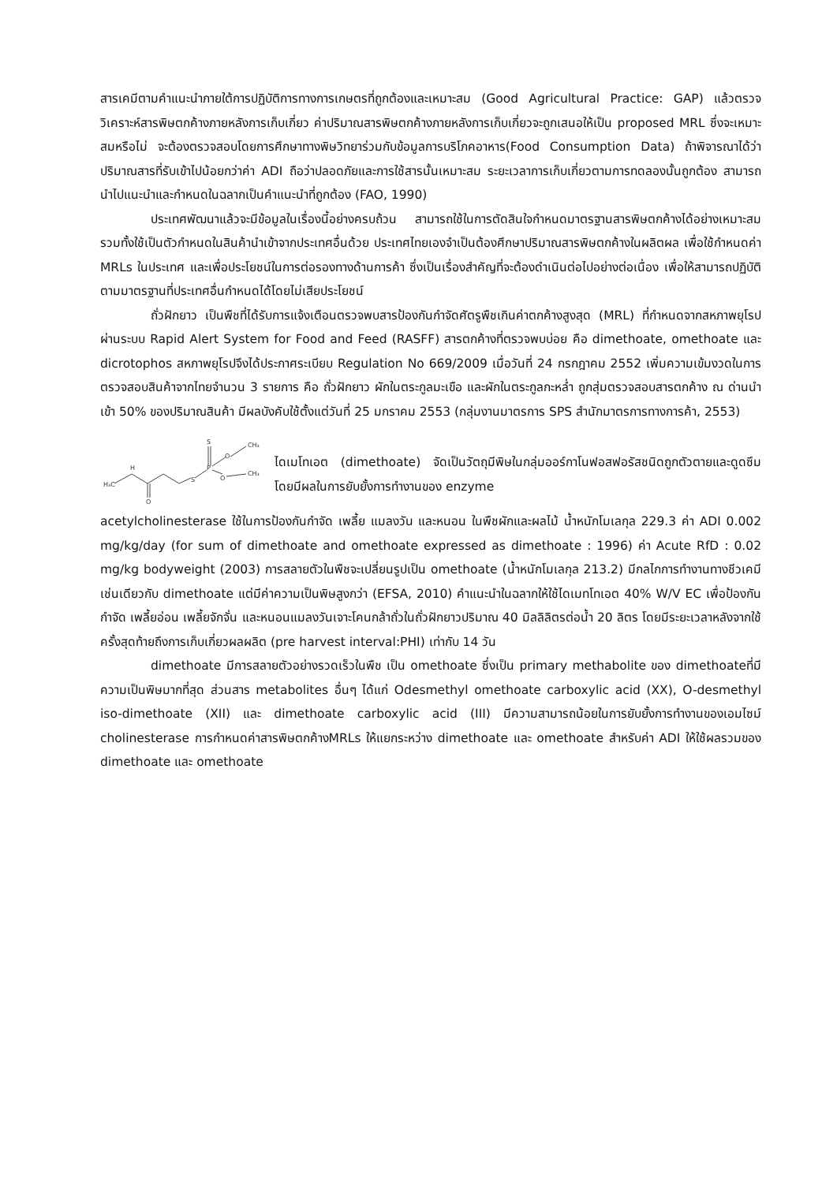สารเคมีตามคำแนะนำภายใต้การปฏิบัติการทางการเกษตรที่ถูกต้องและเหมาะสม (Good Agricultural Practice: GAP) แล้วตรวจวิเคราะห์สารพิษตกค้างภายหลังการเก็บเกี่ยว ค่าปริมาณสารพิษตกค้างภายหลังการเก็บเกี่ยวจะถูกเสนอให้เป็น proposed MRL ซึ่งจะเหมาะสมหรือไม่ จะต้องตรวจสอบโดยการศึกษาทางพิษวิทยาร่วมกับข้อมูลการบริโภคอาหาร(Food Consumption Data) ถ้าพิจารณาได้ว่าปริมาณสารที่รับเข้าไปน้อยกว่าค่า ADI ถือว่าปลอดภัยและการใช้สารนั้นเหมาะสม ระยะเวลาการเก็บเกี่ยวตามการทดลองนั้นถูกต้อง สามารถนำไปแนะนำและกำหนดในฉลากเป็นคำแนะนำที่ถูกต้อง (FAO, 1990)
ประเทศพัฒนาแล้วจะมีข้อมูลในเรื่องนี้อย่างครบถ้วน สามารถใช้ในการตัดสินใจกำหนดมาตรฐานสารพิษตกค้างได้อย่างเหมาะสม รวมทั้งใช้เป็นตัวกำหนดในสินค้านำเข้าจากประเทศอื่นด้วย ประเทศไทยเองจำเป็นต้องศึกษาปริมาณสารพิษตกค้างในผลิตผล เพื่อใช้กำหนดค่า MRLs ในประเทศ และเพื่อประโยชน์ในการต่อรองทางด้านการค้า ซึ่งเป็นเรื่องสำคัญที่จะต้องดำเนินต่อไปอย่างต่อเนื่อง เพื่อให้สามารถปฏิบัติตามมาตรฐานที่ประเทศอื่นกำหนดได้โดยไม่เสียประโยชน์
ถั่วฝักยาว เป็นพืชที่ได้รับการแจ้งเตือนตรวจพบสารป้องกันกำจัดศัตรูพืชเกินค่าตกค้างสูงสุด (MRL) ที่กำหนดจากสหภาพยุโรปผ่านระบบ Rapid Alert System for Food and Feed (RASFF) สารตกค้างที่ตรวจพบบ่อย คือ dimethoate, omethoate และ dicrotophos สหภาพยุโรปจึงได้ประกาศระเบียบ Regulation No 669/2009 เมื่อวันที่ 24 กรกฎาคม 2552 เพิ่มความเข้มงวดในการตรวจสอบสินค้าจากไทยจำนวน 3 รายการ คือ ถั่วฝักยาว ผักในตระกูลมะเขือ และผักในตระกูลกะหล่ำ ถูกสุ่มตรวจสอบสารตกค้าง ณ ด่านนำเข้า 50% ของปริมาณสินค้า มีผลบังคับใช้ตั้งแต่วันที่ 25 มกราคม 2553 (กลุ่มงานมาตรการ SPS สำนักมาตรการทางการค้า, 2553)
H₃C
H
O
S
P
S
O
O
CH₃
CH₃
ไดเมโทเอต (dimethoate) จัดเป็นวัตถุมีพิษในกลุ่มออร์กาโนฟอสฟอรัสชนิดถูกตัวตายและดูดซึมโดยมีผลในการยับยั้งการทำงานของ enzyme
acetylcholinesterase ใช้ในการป้องกันกำจัด เพลี้ย แมลงวัน และหนอน ในพืชผักและผลไม้ น้ำหนักโมเลกุล 229.3 ค่า ADI 0.002 mg/kg/day (for sum of dimethoate and omethoate expressed as dimethoate : 1996) ค่า Acute RfD : 0.02 mg/kg bodyweight (2003) การสลายตัวในพืชจะเปลี่ยนรูปเป็น omethoate (น้ำหนักโมเลกุล 213.2) มีกลไกการทำงานทางชีวเคมีเช่นเดียวกับ dimethoate แต่มีค่าความเป็นพิษสูงกว่า (EFSA, 2010) คำแนะนำในฉลากให้ใช้ไดเมทโทเอต 40% W/V EC เพื่อป้องกันกำจัด เพลี้ยอ่อน เพลี้ยจักจั่น และหนอนแมลงวันเจาะโคนกล้าถั่วในถั่วฝักยาวปริมาณ 40 มิลลิลิตรต่อน้ำ 20 ลิตร โดยมีระยะเวลาหลังจากใช้ครั้งสุดท้ายถึงการเก็บเกี่ยวผลผลิต (pre harvest interval:PHI) เท่ากับ 14 วัน
dimethoate มีการสลายตัวอย่างรวดเร็วในพืช เป็น omethoate ซึ่งเป็น primary methabolite ของ dimethoateที่มีความเป็นพิษมากที่สุด ส่วนสาร metabolites อื่นๆ ได้แก่ Odesmethyl omethoate carboxylic acid (XX), O-desmethyl iso-dimethoate (XII) และ dimethoate carboxylic acid (III) มีความสามารถน้อยในการยับยั้งการทำงานของเอมไซม์ cholinesterase การกำหนดค่าสารพิษตกค้างMRLs ให้แยกระหว่าง dimethoate และ omethoate สำหรับค่า ADI ให้ใช้ผลรวมของ dimethoate และ omethoate